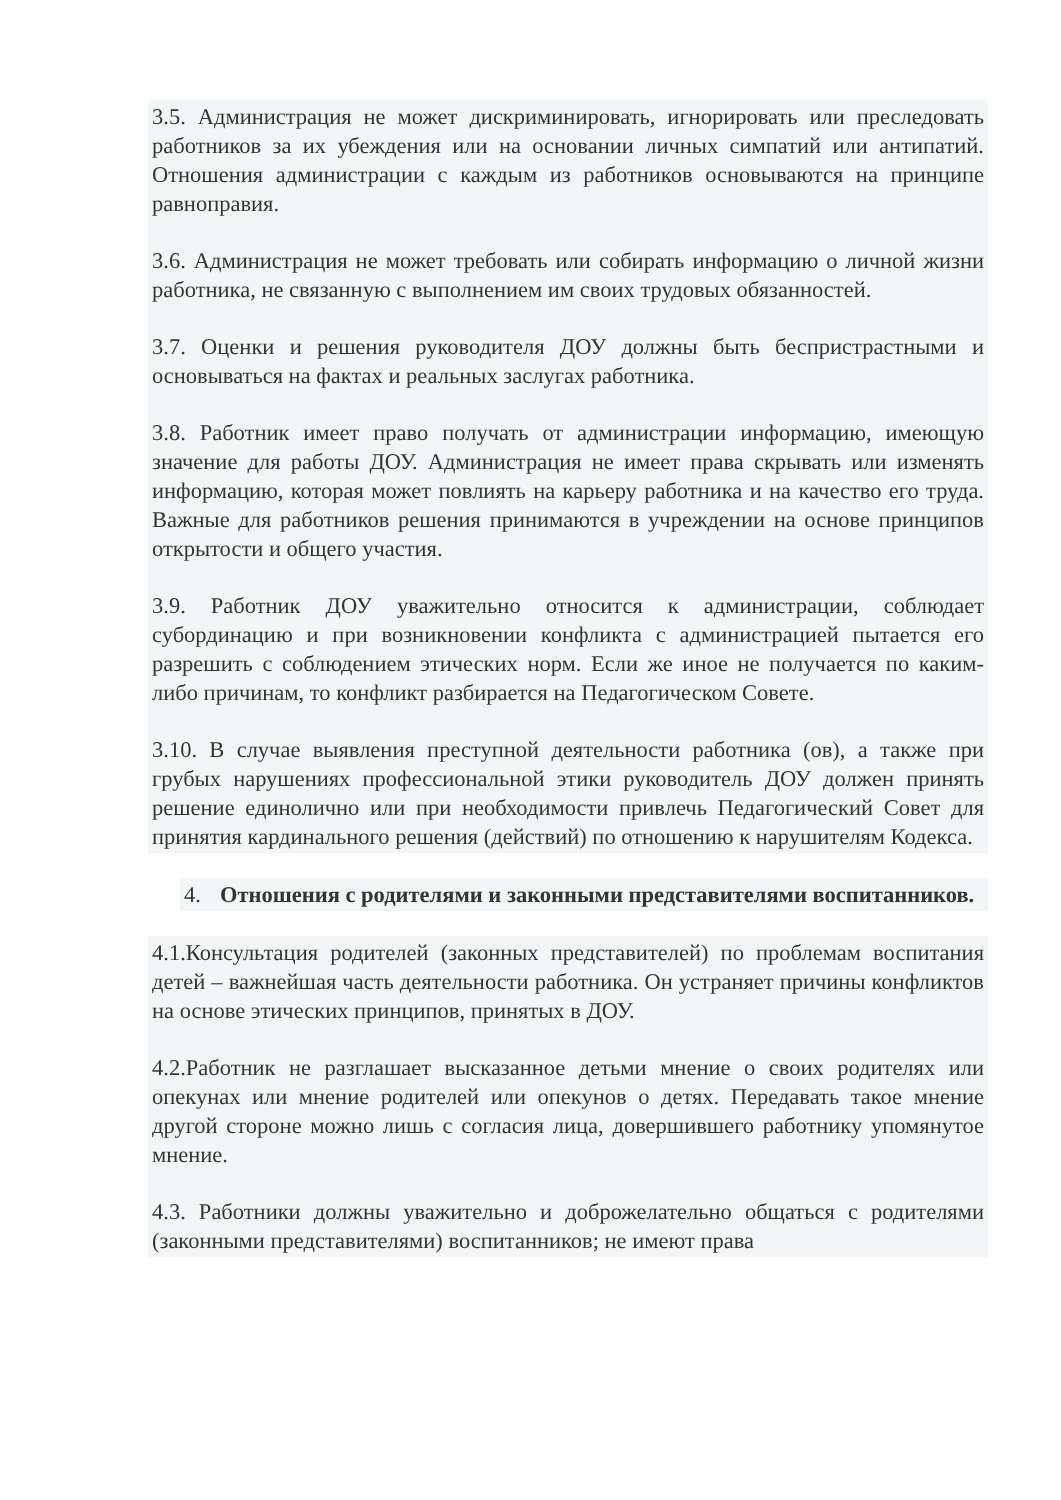3.5. Администрация не может дискриминировать, игнорировать или преследовать работников за их убеждения или на основании личных симпатий или антипатий. Отношения администрации с каждым из работников основываются на принципе равноправия.
3.6. Администрация не может требовать или собирать информацию о личной жизни работника, не связанную с выполнением им своих трудовых обязанностей.
3.7. Оценки и решения руководителя ДОУ должны быть беспристрастными и основываться на фактах и реальных заслугах работника.
3.8. Работник имеет право получать от администрации информацию, имеющую значение для работы ДОУ. Администрация не имеет права скрывать или изменять информацию, которая может повлиять на карьеру работника и на качество его труда. Важные для работников решения принимаются в учреждении на основе принципов открытости и общего участия.
3.9. Работник ДОУ уважительно относится к администрации, соблюдает субординацию и при возникновении конфликта с администрацией пытается его разрешить с соблюдением этических норм. Если же иное не получается по каким-либо причинам, то конфликт разбирается на Педагогическом Совете.
3.10. В случае выявления преступной деятельности работника (ов), а также при грубых нарушениях профессиональной этики руководитель ДОУ должен принять решение единолично или при необходимости привлечь Педагогический Совет для принятия кардинального решения (действий) по отношению к нарушителям Кодекса.
4. Отношения с родителями и законными представителями воспитанников.
4.1.Консультация родителей (законных представителей) по проблемам воспитания детей – важнейшая часть деятельности работника. Он устраняет причины конфликтов на основе этических принципов, принятых в ДОУ.
4.2.Работник не разглашает высказанное детьми мнение о своих родителях или опекунах или мнение родителей или опекунов о детях. Передавать такое мнение другой стороне можно лишь с согласия лица, довершившего работнику упомянутое мнение.
4.3. Работники должны уважительно и доброжелательно общаться с родителями (законными представителями) воспитанников; не имеют права